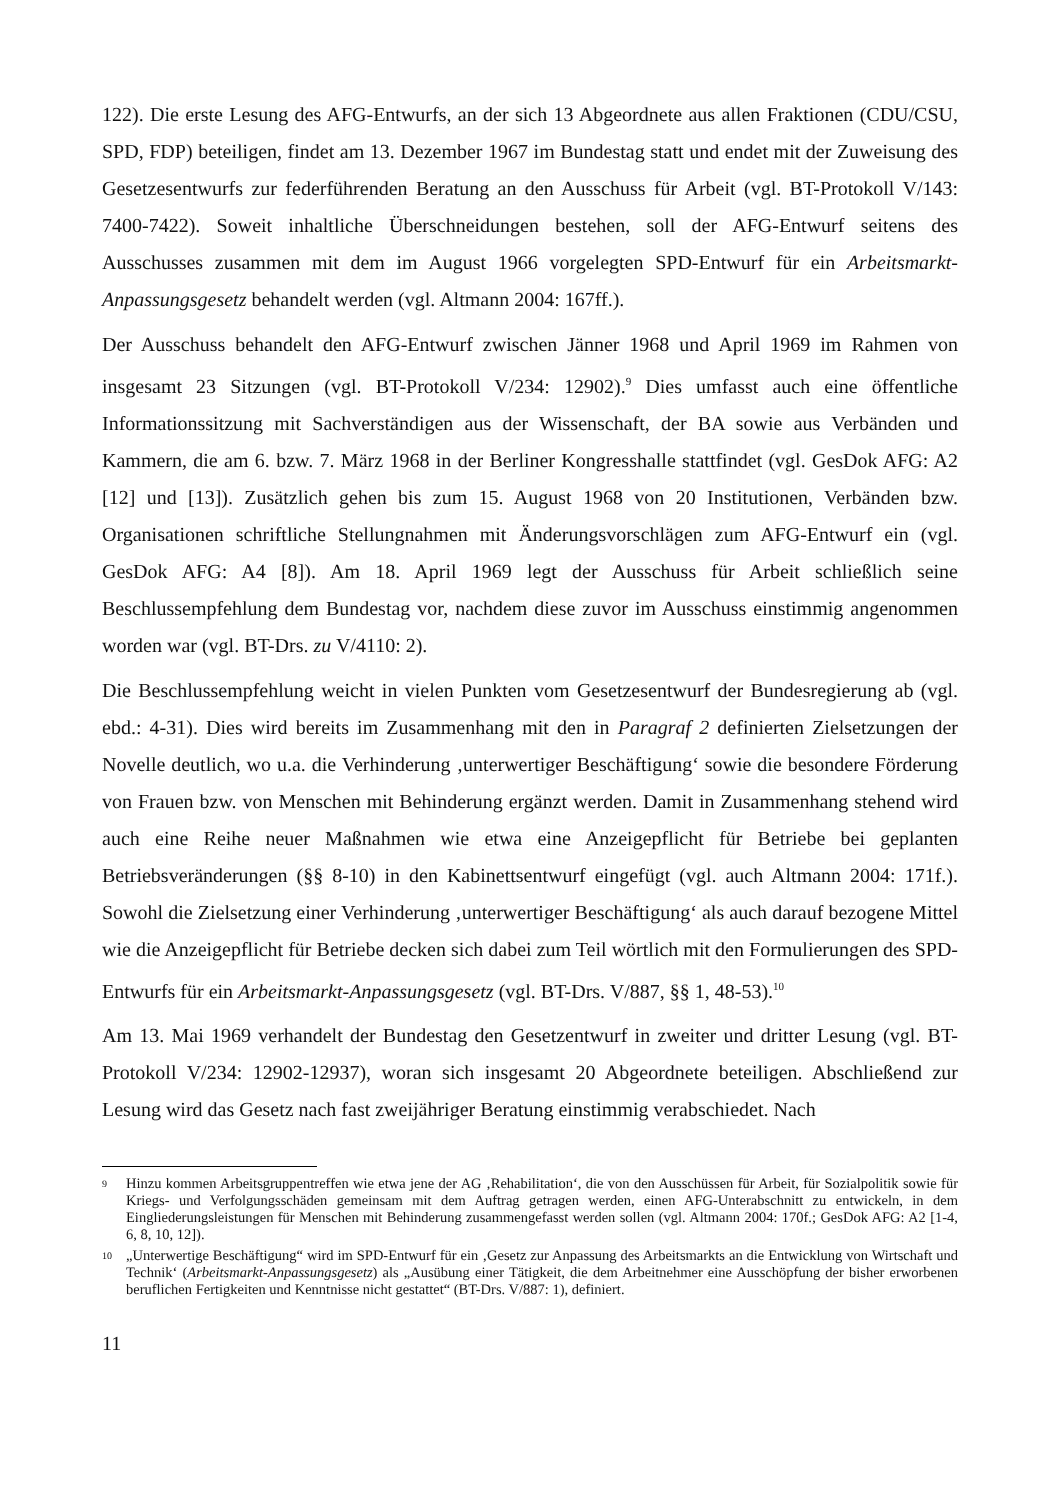122). Die erste Lesung des AFG-Entwurfs, an der sich 13 Abgeordnete aus allen Fraktionen (CDU/CSU, SPD, FDP) beteiligen, findet am 13. Dezember 1967 im Bundestag statt und endet mit der Zuweisung des Gesetzesentwurfs zur federführenden Beratung an den Ausschuss für Arbeit (vgl. BT-Protokoll V/143: 7400-7422). Soweit inhaltliche Überschneidungen bestehen, soll der AFG-Entwurf seitens des Ausschusses zusammen mit dem im August 1966 vorgelegten SPD-Entwurf für ein Arbeitsmarkt-Anpassungsgesetz behandelt werden (vgl. Altmann 2004: 167ff.).
Der Ausschuss behandelt den AFG-Entwurf zwischen Jänner 1968 und April 1969 im Rahmen von insgesamt 23 Sitzungen (vgl. BT-Protokoll V/234: 12902).<sup>9</sup> Dies umfasst auch eine öffentliche Informationssitzung mit Sachverständigen aus der Wissenschaft, der BA sowie aus Verbänden und Kammern, die am 6. bzw. 7. März 1968 in der Berliner Kongresshalle stattfindet (vgl. GesDok AFG: A2 [12] und [13]). Zusätzlich gehen bis zum 15. August 1968 von 20 Institutionen, Verbänden bzw. Organisationen schriftliche Stellungnahmen mit Änderungsvorschlägen zum AFG-Entwurf ein (vgl. GesDok AFG: A4 [8]). Am 18. April 1969 legt der Ausschuss für Arbeit schließlich seine Beschlussempfehlung dem Bundestag vor, nachdem diese zuvor im Ausschuss einstimmig angenommen worden war (vgl. BT-Drs. zu V/4110: 2).
Die Beschlussempfehlung weicht in vielen Punkten vom Gesetzesentwurf der Bundesregierung ab (vgl. ebd.: 4-31). Dies wird bereits im Zusammenhang mit den in Paragraf 2 definierten Zielsetzungen der Novelle deutlich, wo u.a. die Verhinderung ‚unterwertiger Beschäftigung‘ sowie die besondere Förderung von Frauen bzw. von Menschen mit Behinderung ergänzt werden. Damit in Zusammenhang stehend wird auch eine Reihe neuer Maßnahmen wie etwa eine Anzeigepflicht für Betriebe bei geplanten Betriebsveränderungen (§§ 8-10) in den Kabinettsentwurf eingefügt (vgl. auch Altmann 2004: 171f.). Sowohl die Zielsetzung einer Verhinderung ‚unterwertiger Beschäftigung‘ als auch darauf bezogene Mittel wie die Anzeigepflicht für Betriebe decken sich dabei zum Teil wörtlich mit den Formulierungen des SPD-Entwurfs für ein Arbeitsmarkt-Anpassungsgesetz (vgl. BT-Drs. V/887, §§ 1, 48-53).<sup>10</sup>
Am 13. Mai 1969 verhandelt der Bundestag den Gesetzentwurf in zweiter und dritter Lesung (vgl. BT-Protokoll V/234: 12902-12937), woran sich insgesamt 20 Abgeordnete beteiligen. Abschließend zur Lesung wird das Gesetz nach fast zweijähriger Beratung einstimmig verabschiedet. Nach
9 Hinzu kommen Arbeitsgruppentreffen wie etwa jene der AG ‚Rehabilitation‘, die von den Ausschüssen für Arbeit, für Sozialpolitik sowie für Kriegs- und Verfolgungsschäden gemeinsam mit dem Auftrag getragen werden, einen AFG-Unterabschnitt zu entwickeln, in dem Eingliederungsleistungen für Menschen mit Behinderung zusammengefasst werden sollen (vgl. Altmann 2004: 170f.; GesDok AFG: A2 [1-4, 6, 8, 10, 12]).
10 „Unterwertige Beschäftigung“ wird im SPD-Entwurf für ein ‚Gesetz zur Anpassung des Arbeitsmarkts an die Entwicklung von Wirtschaft und Technik‘ (Arbeitsmarkt-Anpassungsgesetz) als „Ausübung einer Tätigkeit, die dem Arbeitnehmer eine Ausschöpfung der bisher erworbenen beruflichen Fertigkeiten und Kenntnisse nicht gestattet“ (BT-Drs. V/887: 1), definiert.
11